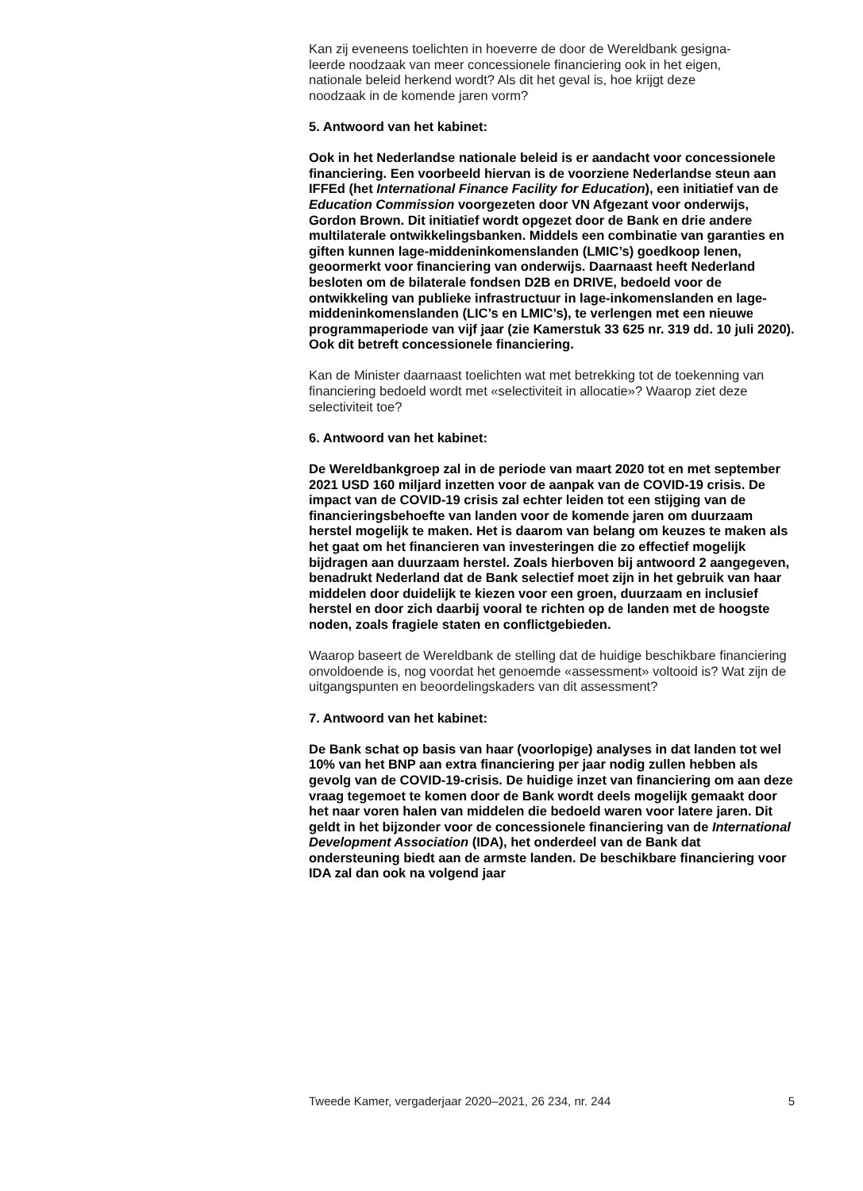Kan zij eveneens toelichten in hoeverre de door de Wereldbank gesigna-
leerde noodzaak van meer concessionele financiering ook in het eigen,
nationale beleid herkend wordt? Als dit het geval is, hoe krijgt deze
noodzaak in de komende jaren vorm?
5. Antwoord van het kabinet:
Ook in het Nederlandse nationale beleid is er aandacht voor concessionele financiering. Een voorbeeld hiervan is de voorziene Nederlandse steun aan IFFEd (het International Finance Facility for Education), een initiatief van de Education Commission voorgezeten door VN Afgezant voor onderwijs, Gordon Brown. Dit initiatief wordt opgezet door de Bank en drie andere multilaterale ontwikkelingsbanken. Middels een combinatie van garanties en giften kunnen lage-middeninkomenslanden (LMIC’s) goedkoop lenen, geoormerkt voor financiering van onderwijs. Daarnaast heeft Nederland besloten om de bilaterale fondsen D2B en DRIVE, bedoeld voor de ontwikkeling van publieke infrastructuur in lage-inkomenslanden en lage-middeninkomenslanden (LIC’s en LMIC’s), te verlengen met een nieuwe programmaperiode van vijf jaar (zie Kamerstuk 33 625 nr. 319 dd. 10 juli 2020). Ook dit betreft concessionele financiering.
Kan de Minister daarnaast toelichten wat met betrekking tot de toekenning van financiering bedoeld wordt met «selectiviteit in allocatie»? Waarop ziet deze selectiviteit toe?
6. Antwoord van het kabinet:
De Wereldbankgroep zal in de periode van maart 2020 tot en met september 2021 USD 160 miljard inzetten voor de aanpak van de COVID-19 crisis. De impact van de COVID-19 crisis zal echter leiden tot een stijging van de financieringsbehoefte van landen voor de komende jaren om duurzaam herstel mogelijk te maken. Het is daarom van belang om keuzes te maken als het gaat om het financieren van investeringen die zo effectief mogelijk bijdragen aan duurzaam herstel. Zoals hierboven bij antwoord 2 aangegeven, benadrukt Nederland dat de Bank selectief moet zijn in het gebruik van haar middelen door duidelijk te kiezen voor een groen, duurzaam en inclusief herstel en door zich daarbij vooral te richten op de landen met de hoogste noden, zoals fragiele staten en conflictgebieden.
Waarop baseert de Wereldbank de stelling dat de huidige beschikbare financiering onvoldoende is, nog voordat het genoemde «assessment» voltooid is? Wat zijn de uitgangspunten en beoordelingskaders van dit assessment?
7. Antwoord van het kabinet:
De Bank schat op basis van haar (voorlopige) analyses in dat landen tot wel 10% van het BNP aan extra financiering per jaar nodig zullen hebben als gevolg van de COVID-19-crisis. De huidige inzet van financiering om aan deze vraag tegemoet te komen door de Bank wordt deels mogelijk gemaakt door het naar voren halen van middelen die bedoeld waren voor latere jaren. Dit geldt in het bijzonder voor de concessionele financiering van de International Development Association (IDA), het onderdeel van de Bank dat ondersteuning biedt aan de armste landen. De beschikbare financiering voor IDA zal dan ook na volgend jaar
Tweede Kamer, vergaderjaar 2020–2021, 26 234, nr. 244 5